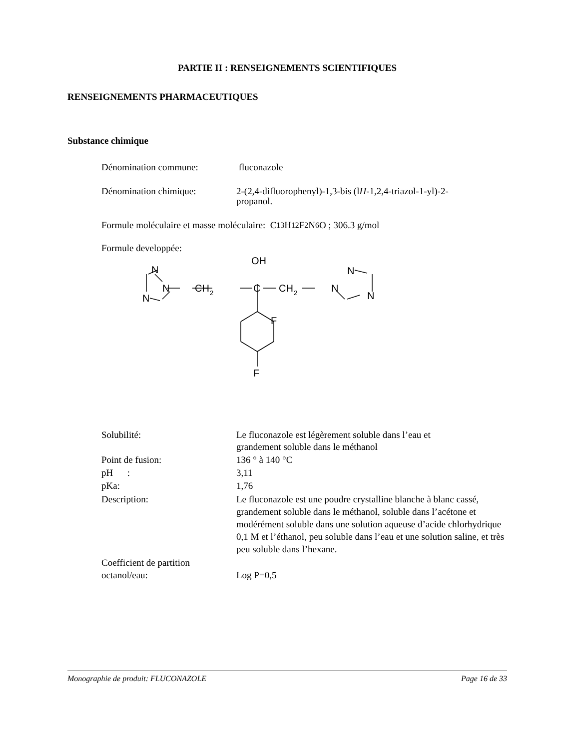PARTIE II : RENSEIGNEMENTS SCIENTIFIQUES
RENSEIGNEMENTS PHARMACEUTIQUES
Substance chimique
Dénomination commune: fluconazole
Dénomination chimique: 2-(2,4-difluorophenyl)-1,3-bis (lH-1,2,4-triazol-1-yl)-2-
propanol.
Formule moléculaire et masse moléculaire: C<sub>13</sub>H<sub>12</sub>F<sub>2</sub>N<sub>6</sub>O ; 306.3 g/mol
Formule developpée:
OH
N
N
N
CH
2
C
CH
2
N
N
N
F
F
Solubilité: Le fluconazole est légèrement soluble dans l’eau et
grandement soluble dans le méthanol
Point de fusion: 136 ° à 140 °C
pH : 3,11
pKa: 1,76
Description: Le fluconazole est une poudre crystalline blanche à blanc cassé, grandement soluble dans le méthanol, soluble dans l’acétone et modérément soluble dans une solution aqueuse d’acide chlorhydrique 0,1 M et l’éthanol, peu soluble dans l’eau et une solution saline, et très peu soluble dans l’hexane.
Coefficient de partition
octanol/eau:
Log P=0,5
Monographie de produit: FLUCONAZOLE Page 16 de 33